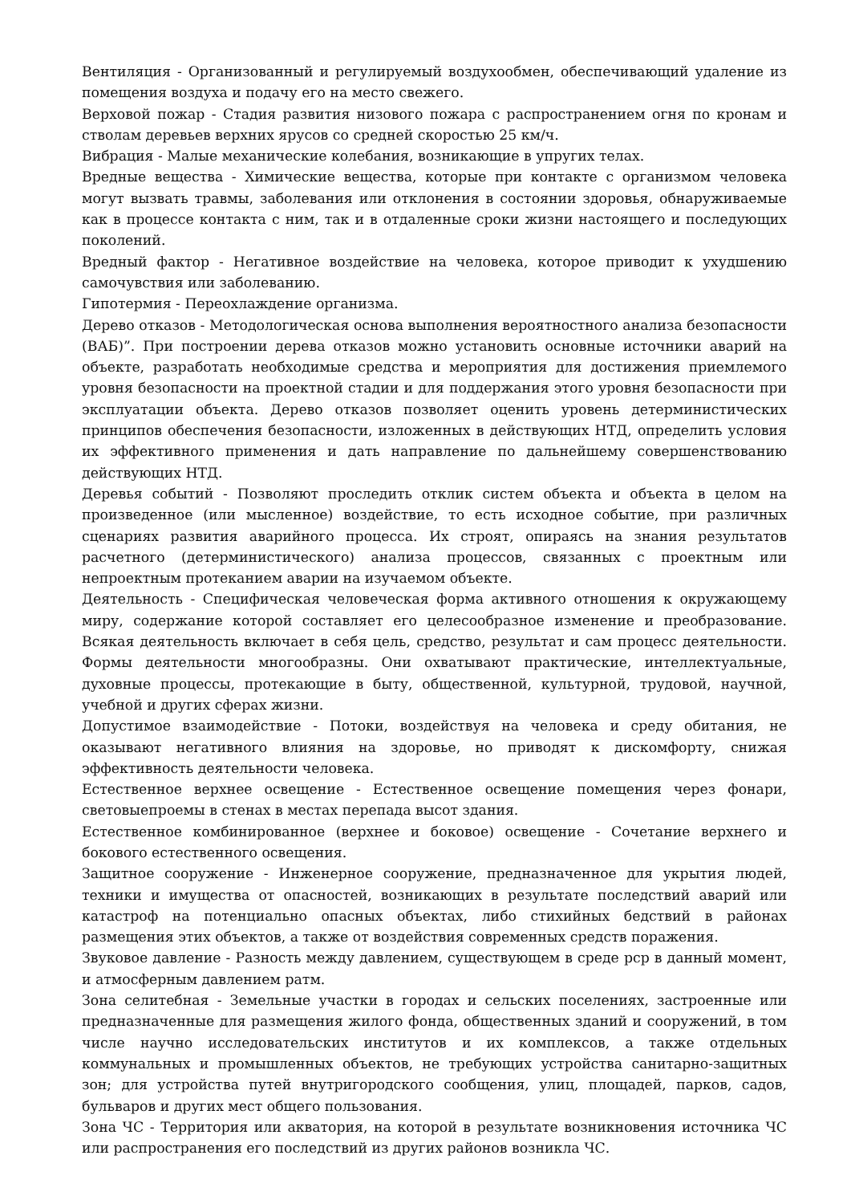Вентиляция - Организованный и регулируемый воздухообмен, обеспечивающий удаление из помещения воздуха и подачу его на место свежего.
Верховой пожар - Стадия развития низового пожара с распространением огня по кронам и стволам деревьев верхних ярусов со средней скоростью 25 км/ч.
Вибрация - Малые механические колебания, возникающие в упругих телах.
Вредные вещества - Химические вещества, которые при контакте с организмом человека могут вызвать травмы, заболевания или отклонения в состоянии здоровья, обнаруживаемые как в процессе контакта с ним, так и в отдаленные сроки жизни настоящего и последующих поколений.
Вредный фактор - Негативное воздействие на человека, которое приводит к ухудшению самочувствия или заболеванию.
Гипотермия - Переохлаждение организма.
Дерево отказов - Методологическая основа выполнения вероятностного анализа безопасности (ВАБ)”. При построении дерева отказов можно установить основные источники аварий на объекте, разработать необходимые средства и мероприятия для достижения приемлемого уровня безопасности на проектной стадии и для поддержания этого уровня безопасности при эксплуатации объекта. Дерево отказов позволяет оценить уровень детерминистических принципов обеспечения безопасности, изложенных в действующих НТД, определить условия их эффективного применения и дать направление по дальнейшему совершенствованию действующих НТД.
Деревья событий - Позволяют проследить отклик систем объекта и объекта в целом на произведенное (или мысленное) воздействие, то есть исходное событие, при различных сценариях развития аварийного процесса. Их строят, опираясь на знания результатов расчетного (детерминистического) анализа процессов, связанных с проектным или непроектным протеканием аварии на изучаемом объекте.
Деятельность - Специфическая человеческая форма активного отношения к окружающему миру, содержание которой составляет его целесообразное изменение и преобразование. Всякая деятельность включает в себя цель, средство, результат и сам процесс деятельности. Формы деятельности многообразны. Они охватывают практические, интеллектуальные, духовные процессы, протекающие в быту, общественной, культурной, трудовой, научной, учебной и других сферах жизни.
Допустимое взаимодействие - Потоки, воздействуя на человека и среду обитания, не оказывают негативного влияния на здоровье, но приводят к дискомфорту, снижая эффективность деятельности человека.
Естественное верхнее освещение - Естественное освещение помещения через фонари, световыепроемы в стенах в местах перепада высот здания.
Естественное комбинированное (верхнее и боковое) освещение - Сочетание верхнего и бокового естественного освещения.
Защитное сооружение - Инженерное сооружение, предназначенное для укрытия людей, техники и имущества от опасностей, возникающих в результате последствий аварий или катастроф на потенциально опасных объектах, либо стихийных бедствий в районах размещения этих объектов, а также от воздействия современных средств поражения.
Звуковое давление - Разность между давлением, существующем в среде рср в данный момент, и атмосферным давлением ратм.
Зона селитебная - Земельные участки в городах и сельских поселениях, застроенные или предназначенные для размещения жилого фонда, общественных зданий и сооружений, в том числе научно исследовательских институтов и их комплексов, а также отдельных коммунальных и промышленных объектов, не требующих устройства санитарно-защитных зон; для устройства путей внутригородского сообщения, улиц, площадей, парков, садов, бульваров и других мест общего пользования.
Зона ЧС - Территория или акватория, на которой в результате возникновения источника ЧС или распространения его последствий из других районов возникла ЧС.